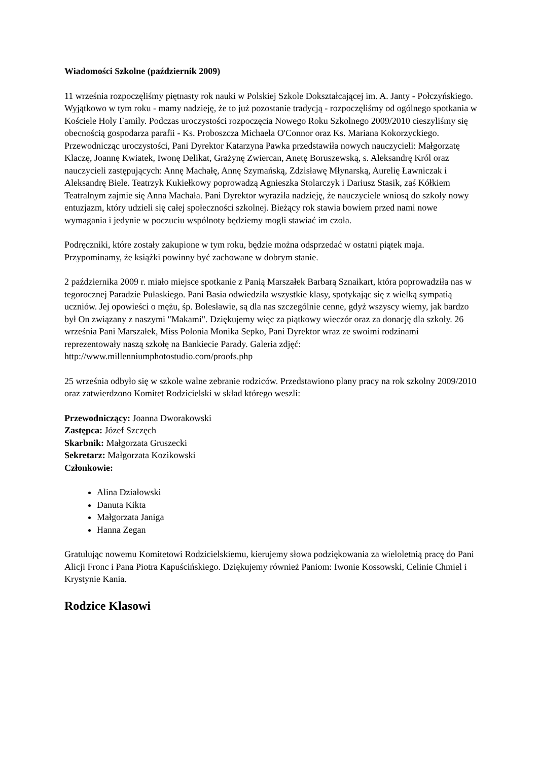Wiadomości Szkolne (październik 2009)
11 września rozpoczęliśmy piętnasty rok nauki w Polskiej Szkole Dokształcającej im. A. Janty - Połczyńskiego. Wyjątkowo w tym roku - mamy nadzieję, że to już pozostanie tradycją - rozpoczęliśmy od ogólnego spotkania w Kościele Holy Family. Podczas uroczystości rozpoczęcia Nowego Roku Szkolnego 2009/2010 cieszyliśmy się obecnością gospodarza parafii - Ks. Proboszcza Michaela O'Connor oraz Ks. Mariana Kokorzyckiego. Przewodnicząc uroczystości, Pani Dyrektor Katarzyna Pawka przedstawiła nowych nauczycieli: Małgorzatę Klaczę, Joannę Kwiatek, Iwonę Delikat, Grażynę Zwiercan, Anetę Boruszewską, s. Aleksandrę Król oraz nauczycieli zastępujących: Annę Machałę, Annę Szymańską, Zdzisławę Młynarską, Aurelię Ławniczak i Aleksandrę Biele. Teatrzyk Kukiełkowy poprowadzą Agnieszka Stolarczyk i Dariusz Stasik, zaś Kółkiem Teatralnym zajmie się Anna Machała. Pani Dyrektor wyraziła nadzieję, że nauczyciele wniosą do szkoły nowy entuzjazm, który udzieli się całej społeczności szkolnej. Bieżący rok stawia bowiem przed nami nowe wymagania i jedynie w poczuciu wspólnoty będziemy mogli stawiać im czoła.
Podręczniki, które zostały zakupione w tym roku, będzie można odsprzedać w ostatni piątek maja. Przypominamy, że książki powinny być zachowane w dobrym stanie.
2 października 2009 r. miało miejsce spotkanie z Panią Marszałek Barbarą Sznaikart, która poprowadziła nas w tegorocznej Paradzie Pułaskiego. Pani Basia odwiedziła wszystkie klasy, spotykając się z wielką sympatią uczniów. Jej opowieści o mężu, śp. Bolesławie, są dla nas szczególnie cenne, gdyż wszyscy wiemy, jak bardzo był On związany z naszymi "Makami". Dziękujemy więc za piątkowy wieczór oraz za donację dla szkoły. 26 września Pani Marszałek, Miss Polonia Monika Sepko, Pani Dyrektor wraz ze swoimi rodzinami reprezentowały naszą szkołę na Bankiecie Parady. Galeria zdjęć: http://www.millenniumphotostudio.com/proofs.php
25 września odbyło się w szkole walne zebranie rodziców. Przedstawiono plany pracy na rok szkolny 2009/2010 oraz zatwierdzono Komitet Rodzicielski w skład którego weszli:
Przewodniczący: Joanna Dworakowski
Zastępca: Józef Szczęch
Skarbnik: Małgorzata Gruszecki
Sekretarz: Małgorzata Kozikowski
Członkowie:
Alina Działowski
Danuta Kikta
Małgorzata Janiga
Hanna Zegan
Gratulując nowemu Komitetowi Rodzicielskiemu, kierujemy słowa podziękowania za wieloletnią pracę do Pani Alicji Fronc i Pana Piotra Kapuścińskiego. Dziękujemy również Paniom: Iwonie Kossowski, Celinie Chmiel i Krystynie Kania.
Rodzice Klasowi